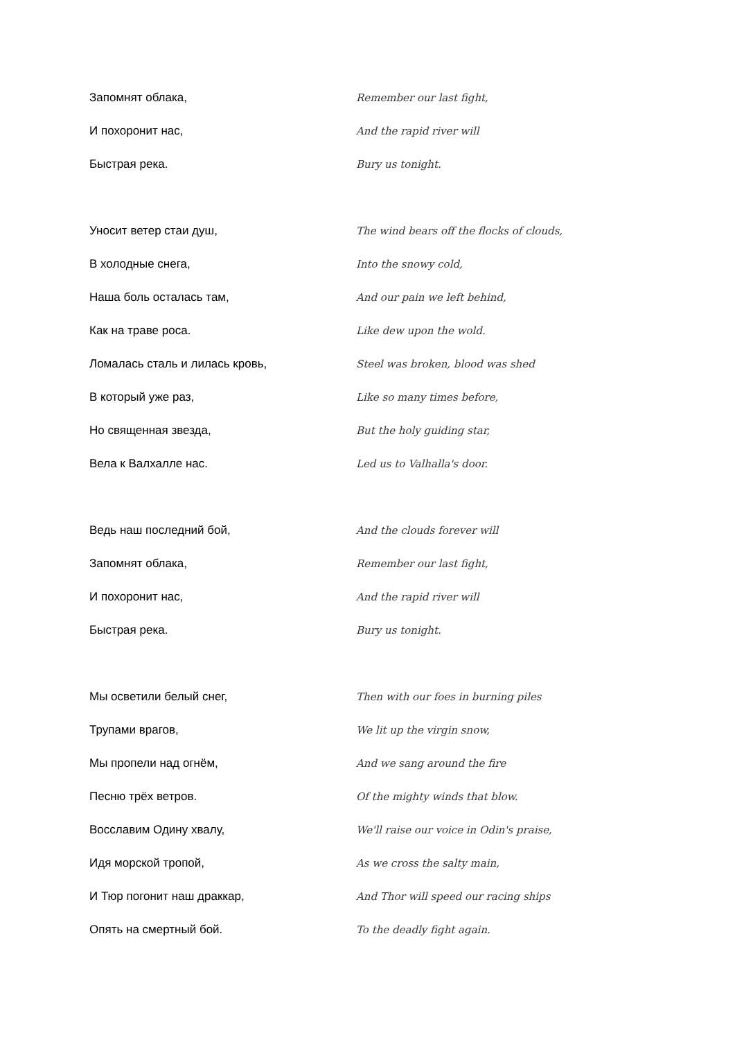Запомнят облака, Remember our last fight,
И похоронит нас, And the rapid river will
Быстрая река. Bury us tonight.
Уносит ветер стаи душ,
The wind bears off the flocks of clouds,
В холодные снега, Into the snowy cold,
Наша боль осталась там, And our pain we left behind,
Как на траве роса. Like dew upon the wold.
Ломалась сталь и лилась кровь,
Steel was broken, blood was shed
В который уже раз, Like so many times before,
Но священная звезда, But the holy guiding star,
Вела к Валхалле нас. Led us to Valhalla's door.
Ведь наш последний бой, And the clouds forever will
Запомнят облака, Remember our last fight,
И похоронит нас, And the rapid river will
Быстрая река. Bury us tonight.
Мы осветили белый снег,
Then with our foes in burning piles
Трупами врагов, We lit up the virgin snow,
Мы пропели над огнём, And we sang around the fire
Песню трёх ветров. Of the mighty winds that blow.
Восславим Одину хвалу,
We'll raise our voice in Odin's praise,
Идя морской тропой, As we cross the salty main,
И Тюр погонит наш драккар,
And Thor will speed our racing ships
Опять на смертный бой. To the deadly fight again.